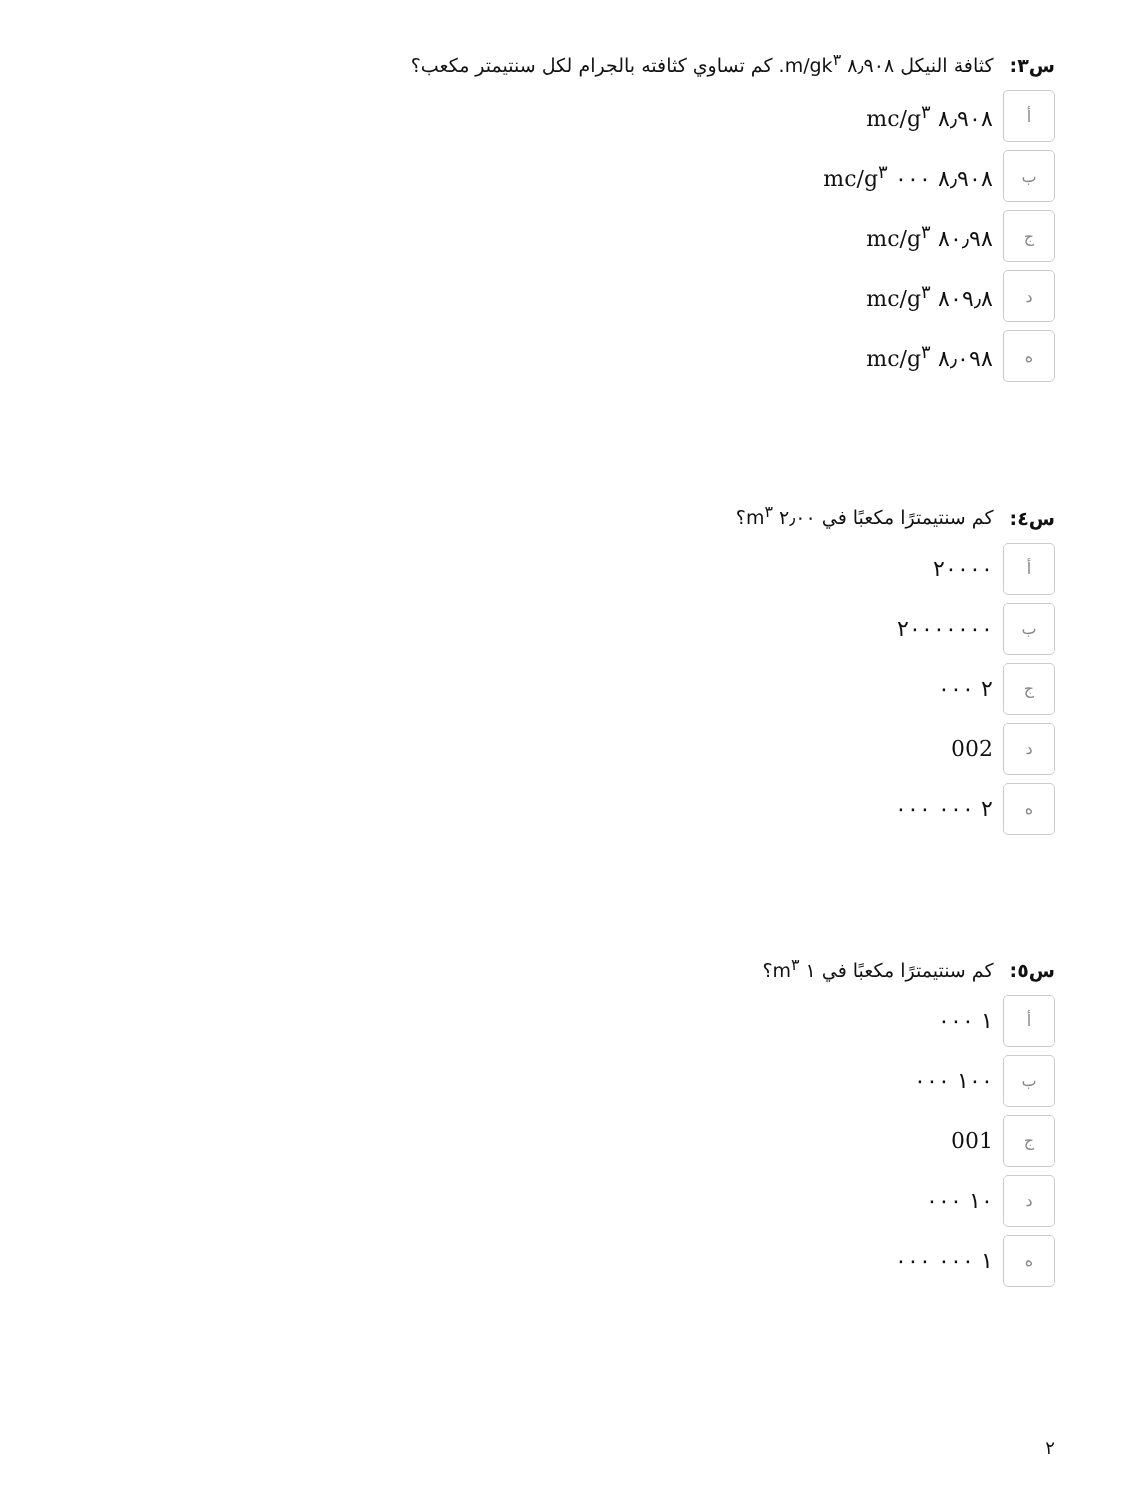س٣: كثافة النيكل ٨٫٩٠٨ m/gk<sup>٣</sup>. كم تساوي كثافته بالجرام لكل سنتيمتر مكعب؟
أ
٨٫٩٠٨ mc/g<sup>٣</sup>
ب
٨٫٩٠٨ ٠٠٠ mc/g<sup>٣</sup>
ج
٨٠٫٩٨ mc/g<sup>٣</sup>
د
٨٠٩٫٨ mc/g<sup>٣</sup>
ه
٨٫٠٩٨ mc/g<sup>٣</sup>
س٤: كم سنتيمترًا مكعبًا في ٢٫٠٠ m<sup>٣</sup>؟
أ
٢٠٠٠٠
ب
٢٠٠٠٠٠٠٠
ج
٢ ٠٠٠
د
002
ه
٢ ٠٠٠ ٠٠٠
س٥: كم سنتيمترًا مكعبًا في ١ m<sup>٣</sup>؟
أ
١ ٠٠٠
ب
١٠٠ ٠٠٠
ج
001
د
١٠ ٠٠٠
ه
١ ٠٠٠ ٠٠٠
٢